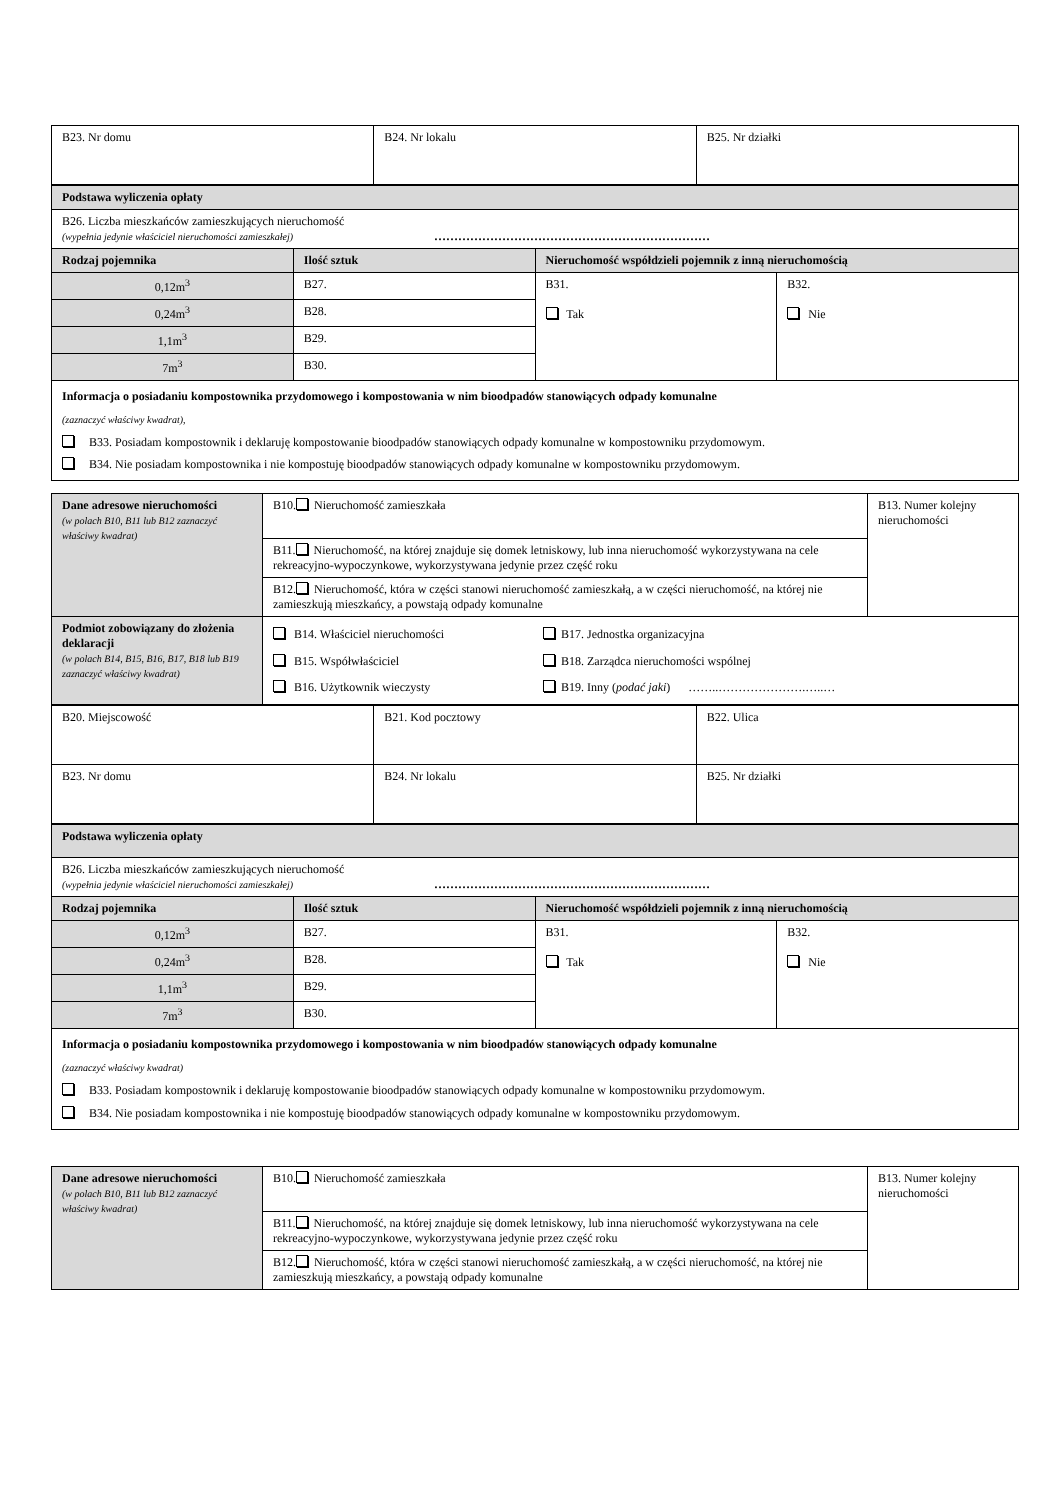| B23. Nr domu | B24. Nr lokalu | B25. Nr działki |
| Podstawa wyliczenia opłaty | | | |
| B26. Liczba mieszkańców zamieszkujących nieruchomość (wypełnia jedynie właściciel nieruchomości zamieszkałej) …………………………………………………………… | | | |
| Rodzaj pojemnika | Ilość sztuk | Nieruchomość współdzieli pojemnik z inną nieruchomością | |
| 0,12m<sup>3</sup> | B27. | B31. Tak | B32. Nie |
| 0,24m<sup>3</sup> | B28. | | |
| 1,1m<sup>3</sup> | B29. | | |
| 7m<sup>3</sup> | B30. | | |
| Informacja o posiadaniu kompostownika przydomowego i kompostowania w nim bioodpadów stanowiących odpady komunalne (zaznaczyć właściwy kwadrat), B33. Posiadam kompostownik i deklaruję kompostowanie bioodpadów stanowiących odpady komunalne w kompostowniku przydomowym. B34. Nie posiadam kompostownika i nie kompostuję bioodpadów stanowiących odpady komunalne w kompostowniku przydomowym. | | | |
| Dane adresowe nieruchomości (w polach B10, B11 lub B12 zaznaczyć właściwy kwadrat) | B10. Nieruchomość zamieszkała | B13. Numer kolejny nieruchomości |
| | B11. Nieruchomość, na której znajduje się domek letniskowy, lub inna nieruchomość wykorzystywana na cele rekreacyjno-wypoczynkowe, wykorzystywana jedynie przez część roku | |
| | B12. Nieruchomość, która w części stanowi nieruchomość zamieszkałą, a w części nieruchomość, na której nie zamieszkują mieszkańcy, a powstają odpady komunalne | |
| Podmiot zobowiązany do złożenia deklaracji (w polach B14, B15, B16, B17, B18 lub B19 zaznaczyć właściwy kwadrat) | B14. Właściciel nieruchomości B17. Jednostka organizacyjna B15. Współwłaściciel B18. Zarządca nieruchomości wspólnej B16. Użytkownik wieczysty B19. Inny ( podać jaki ) ……..………………….…..… | |
| B20. Miejscowość | B21. Kod pocztowy | B22. Ulica |
| B23. Nr domu | B24. Nr lokalu | B25. Nr działki |
| Podstawa wyliczenia opłaty | | | |
| B26. Liczba mieszkańców zamieszkujących nieruchomość (wypełnia jedynie właściciel nieruchomości zamieszkałej) …………………………………………………………… | | | |
| Rodzaj pojemnika | Ilość sztuk | Nieruchomość współdzieli pojemnik z inną nieruchomością | |
| 0,12m<sup>3</sup> | B27. | B31. Tak | B32. Nie |
| 0,24m<sup>3</sup> | B28. | | |
| 1,1m<sup>3</sup> | B29. | | |
| 7m<sup>3</sup> | B30. | | |
| Informacja o posiadaniu kompostownika przydomowego i kompostowania w nim bioodpadów stanowiących odpady komunalne (zaznaczyć właściwy kwadrat) B33. Posiadam kompostownik i deklaruję kompostowanie bioodpadów stanowiących odpady komunalne w kompostowniku przydomowym. B34. Nie posiadam kompostownika i nie kompostuję bioodpadów stanowiących odpady komunalne w kompostowniku przydomowym. | | | |
| Dane adresowe nieruchomości (w polach B10, B11 lub B12 zaznaczyć właściwy kwadrat) | B10. Nieruchomość zamieszkała | B13. Numer kolejny nieruchomości |
| | B11. Nieruchomość, na której znajduje się domek letniskowy, lub inna nieruchomość wykorzystywana na cele rekreacyjno-wypoczynkowe, wykorzystywana jedynie przez część roku | |
| | B12. Nieruchomość, która w części stanowi nieruchomość zamieszkałą, a w części nieruchomość, na której nie zamieszkują mieszkańcy, a powstają odpady komunalne | |